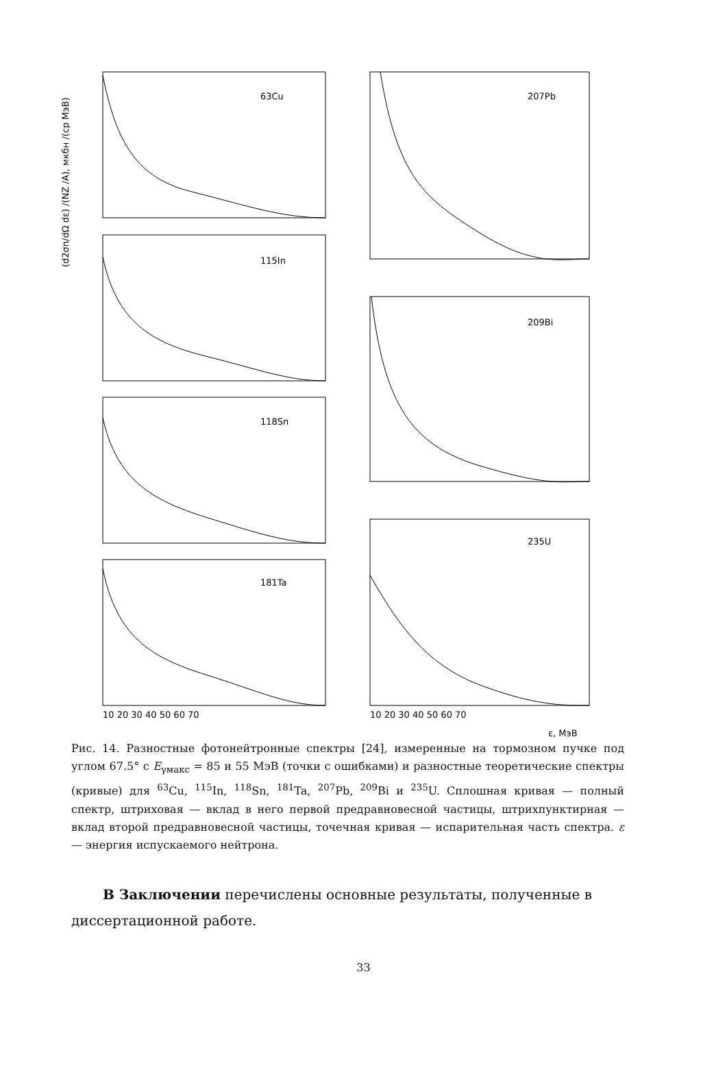63Cu
115In
118Sn
181Ta
207Pb
209Bi
235U
(d2σn/dΩ dε) /(NZ /A), мкбн /(ср МэВ)
10 20 30 40 50 60 70
10 20 30 40 50 60 70
ε, МэВ
Рис. 14. Разностные фотонейтронные спектры [24], измеренные на тормозном пучке под углом 67.5° с E<sub>γмакс</sub> = 85 и 55 МэВ (точки с ошибками) и разностные теоретические спектры (кривые) для <sup>63</sup>Cu, <sup>115</sup>In, <sup>118</sup>Sn, <sup>181</sup>Ta, <sup>207</sup>Pb, <sup>209</sup>Bi и <sup>235</sup>U. Сплошная кривая — полный спектр, штриховая — вклад в него первой предравновесной частицы, штрихпунктирная — вклад второй предравновесной частицы, точечная кривая — испарительная часть спектра. ε — энергия испускаемого нейтрона.
В Заключении перечислены основные результаты, полученные в диссертационной работе.
33